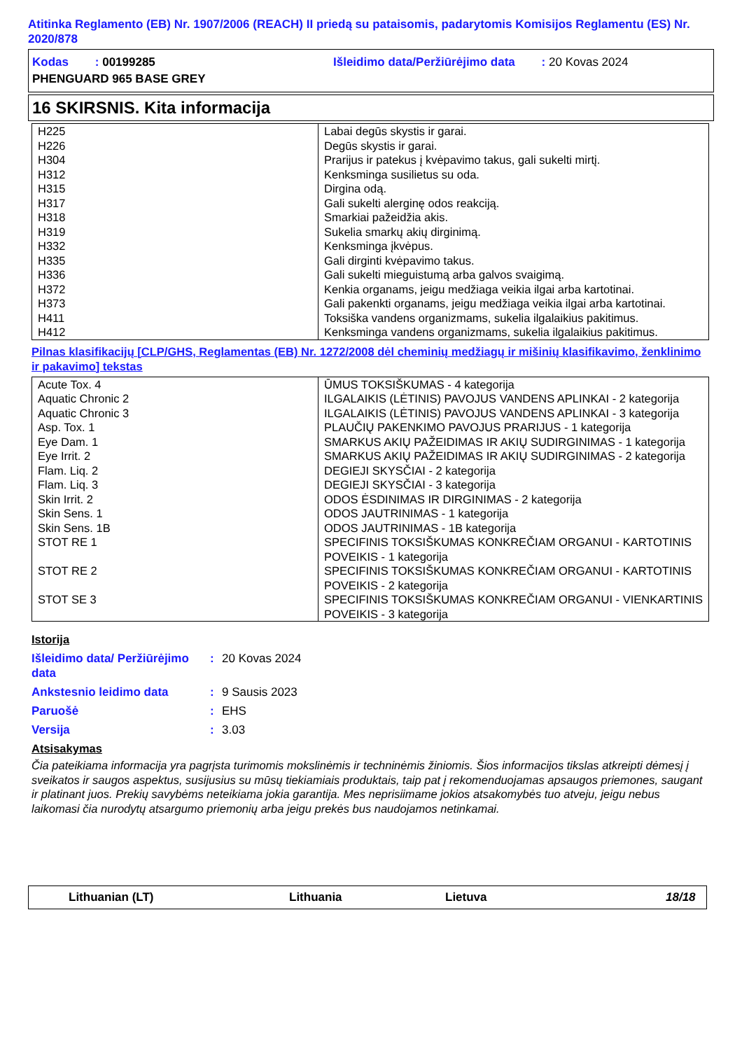Atitinka Reglamento (EB) Nr. 1907/2006 (REACH) II priedą su pataisomis, padarytomis Komisijos Reglamentu (ES) Nr. 2020/878
Kodas : 00199285 Išleidimo data/Peržiūrėjimo data : 20 Kovas 2024
PHENGUARD 965 BASE GREY
16 SKIRSNIS. Kita informacija
| H225 H226 H304 H312 H315 H317 H318 H319 H332 H335 H336 H372 H373 H411 H412 | Labai degūs skystis ir garai. Degūs skystis ir garai. Prarijus ir patekus į kvėpavimo takus, gali sukelti mirtį. Kenksminga susilietus su oda. Dirgina odą. Gali sukelti alerginę odos reakciją. Smarkiai pažeidžia akis. Sukelia smarkų akių dirginimą. Kenksminga įkvėpus. Gali dirginti kvėpavimo takus. Gali sukelti mieguistumą arba galvos svaigimą. Kenkia organams, jeigu medžiaga veikia ilgai arba kartotinai. Gali pakenkti organams, jeigu medžiaga veikia ilgai arba kartotinai. Toksiška vandens organizmams, sukelia ilgalaikius pakitimus. Kenksminga vandens organizmams, sukelia ilgalaikius pakitimus. |
Pilnas klasifikacijų [CLP/GHS, Reglamentas (EB) Nr. 1272/2008 dėl cheminių medžiagų ir mišinių klasifikavimo, ženklinimo ir pakavimo] tekstas
| Acute Tox. 4 | ŪMUS TOKSIŠKUMAS - 4 kategorija |
| Aquatic Chronic 2 | ILGALAIKIS (LĖTINIS) PAVOJUS VANDENS APLINKAI - 2 kategorija |
| Aquatic Chronic 3 | ILGALAIKIS (LĖTINIS) PAVOJUS VANDENS APLINKAI - 3 kategorija |
| Asp. Tox. 1 | PLAUČIŲ PAKENKIMO PAVOJUS PRARIJUS - 1 kategorija |
| Eye Dam. 1 | SMARKUS AKIŲ PAŽEIDIMAS IR AKIŲ SUDIRGINIMAS - 1 kategorija |
| Eye Irrit. 2 | SMARKUS AKIŲ PAŽEIDIMAS IR AKIŲ SUDIRGINIMAS - 2 kategorija |
| Flam. Liq. 2 | DEGIEJI SKYSČIAI - 2 kategorija |
| Flam. Liq. 3 | DEGIEJI SKYSČIAI - 3 kategorija |
| Skin Irrit. 2 | ODOS ĖSDINIMAS IR DIRGINIMAS - 2 kategorija |
| Skin Sens. 1 | ODOS JAUTRINIMAS - 1 kategorija |
| Skin Sens. 1B | ODOS JAUTRINIMAS - 1B kategorija |
| STOT RE 1 | SPECIFINIS TOKSIŠKUMAS KONKREČIAM ORGANUI - KARTOTINIS POVEIKIS - 1 kategorija |
| STOT RE 2 | SPECIFINIS TOKSIŠKUMAS KONKREČIAM ORGANUI - KARTOTINIS POVEIKIS - 2 kategorija |
| STOT SE 3 | SPECIFINIS TOKSIŠKUMAS KONKREČIAM ORGANUI - VIENKARTINIS POVEIKIS - 3 kategorija |
Istorija
| Išleidimo data/ Peržiūrėjimo data | : | 20 Kovas 2024 |
| Ankstesnio leidimo data | : | 9 Sausis 2023 |
| Paruošė | : | EHS |
| Versija | : | 3.03 |
Atsisakymas
Čia pateikiama informacija yra pagrįsta turimomis mokslinėmis ir techninėmis žiniomis. Šios informacijos tikslas atkreipti dėmesį į sveikatos ir saugos aspektus, susijusius su mūsų tiekiamiais produktais, taip pat į rekomenduojamas apsaugos priemones, saugant ir platinant juos. Prekių savybėms neteikiama jokia garantija. Mes neprisiimame jokios atsakomybės tuo atveju, jeigu nebus laikomasi čia nurodytų atsargumo priemonių arba jeigu prekės bus naudojamos netinkamai.
Lithuanian (LT) Lithuania Lietuva 18/18